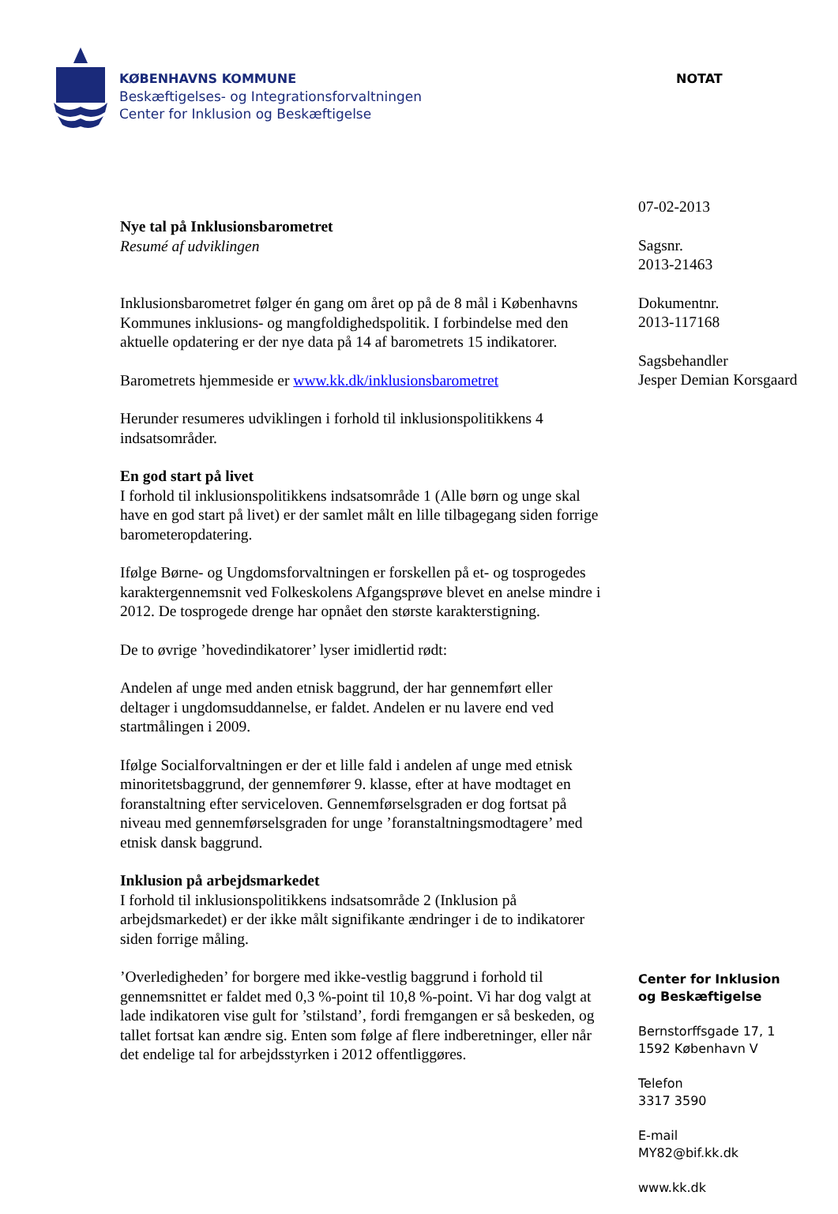KØBENHAVNS KOMMUNE
Beskæftigelses- og Integrationsforvaltningen
Center for Inklusion og Beskæftigelse
NOTAT
Nye tal på Inklusionsbarometret
Resumé af udviklingen
Inklusionsbarometret følger én gang om året op på de 8 mål i Københavns Kommunes inklusions- og mangfoldighedspolitik. I forbindelse med den aktuelle opdatering er der nye data på 14 af barometrets 15 indikatorer.
Barometrets hjemmeside er www.kk.dk/inklusionsbarometret
Herunder resumeres udviklingen i forhold til inklusionspolitikkens 4 indsatsområder.
En god start på livet
I forhold til inklusionspolitikkens indsatsområde 1 (Alle børn og unge skal have en god start på livet) er der samlet målt en lille tilbagegang siden forrige barometeropdatering.
Ifølge Børne- og Ungdomsforvaltningen er forskellen på et- og tosprogedes karaktergennemsnit ved Folkeskolens Afgangsprøve blevet en anelse mindre i 2012. De tosprogede drenge har opnået den største karakterstigning.
De to øvrige ’hovedindikatorer’ lyser imidlertid rødt:
Andelen af unge med anden etnisk baggrund, der har gennemført eller deltager i ungdomsuddannelse, er faldet. Andelen er nu lavere end ved startmålingen i 2009.
Ifølge Socialforvaltningen er der et lille fald i andelen af unge med etnisk minoritetsbaggrund, der gennemfører 9. klasse, efter at have modtaget en foranstaltning efter serviceloven. Gennemførselsgraden er dog fortsat på niveau med gennemførselsgraden for unge ’foranstaltningsmodtagere’ med etnisk dansk baggrund.
Inklusion på arbejdsmarkedet
I forhold til inklusionspolitikkens indsatsområde 2 (Inklusion på arbejdsmarkedet) er der ikke målt signifikante ændringer i de to indikatorer siden forrige måling.
’Overledigheden’ for borgere med ikke-vestlig baggrund i forhold til gennemsnittet er faldet med 0,3 %-point til 10,8 %-point. Vi har dog valgt at lade indikatoren vise gult for ’stilstand’, fordi fremgangen er så beskeden, og tallet fortsat kan ændre sig. Enten som følge af flere indberetninger, eller når det endelige tal for arbejdsstyrken i 2012 offentliggøres.
07-02-2013
Sagsnr.
2013-21463
Dokumentnr.
2013-117168
Sagsbehandler
Jesper Demian Korsgaard
Center for Inklusion
og Beskæftigelse
Bernstorffsgade 17, 1
1592 København V
Telefon
3317 3590
E-mail
MY82@bif.kk.dk
www.kk.dk